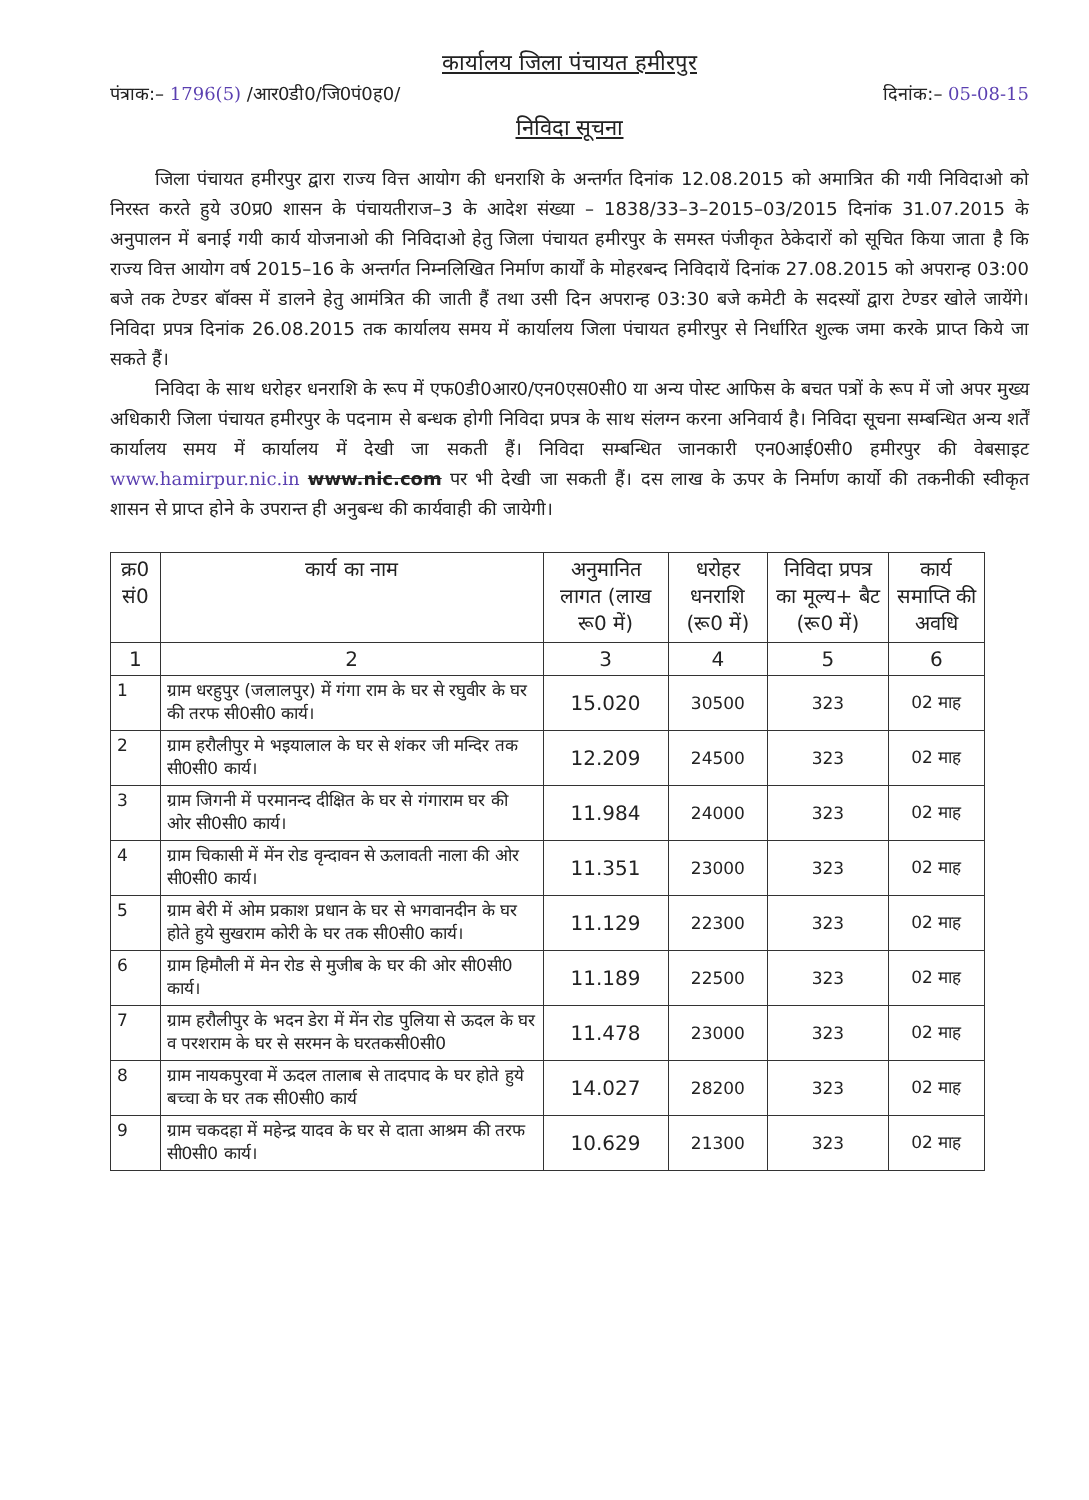कार्यालय जिला पंचायत हमीरपुर
पंत्राक:– 1796(5) /आर0डी0/जि0पं0ह0/ दिनांक:– 05-08-15
निविदा सूचना
जिला पंचायत हमीरपुर द्वारा राज्य वित्त आयोग की धनराशि के अन्तर्गत दिनांक 12.08.2015 को अमात्रित की गयी निविदाओ को निरस्त करते हुये उ0प्र0 शासन के पंचायतीराज–3 के आदेश संख्या – 1838/33–3–2015–03/2015 दिनांक 31.07.2015 के अनुपालन में बनाई गयी कार्य योजनाओ की निविदाओ हेतु जिला पंचायत हमीरपुर के समस्त पंजीकृत ठेकेदारों को सूचित किया जाता है कि राज्य वित्त आयोग वर्ष 2015–16 के अन्तर्गत निम्नलिखित निर्माण कार्यों के मोहरबन्द निविदायें दिनांक 27.08.2015 को अपरान्ह 03:00 बजे तक टेण्डर बॉक्स में डालने हेतु आमंत्रित की जाती हैं तथा उसी दिन अपरान्ह 03:30 बजे कमेटी के सदस्यों द्वारा टेण्डर खोले जायेंगे। निविदा प्रपत्र दिनांक 26.08.2015 तक कार्यालय समय में कार्यालय जिला पंचायत हमीरपुर से निर्धारित शुल्क जमा करके प्राप्त किये जा सकते हैं।
निविदा के साथ धरोहर धनराशि के रूप में एफ0डी0आर0/एन0एस0सी0 या अन्य पोस्ट आफिस के बचत पत्रों के रूप में जो अपर मुख्य अधिकारी जिला पंचायत हमीरपुर के पदनाम से बन्धक होगी निविदा प्रपत्र के साथ संलग्न करना अनिवार्य है। निविदा सूचना सम्बन्धित अन्य शर्तें कार्यालय समय में कार्यालय में देखी जा सकती हैं। निविदा सम्बन्धित जानकारी एन0आई0सी0 हमीरपुर की वेबसाइट www.hamirpur.nic.in www.nic.com पर भी देखी जा सकती हैं। दस लाख के ऊपर के निर्माण कार्यो की तकनीकी स्वीकृत शासन से प्राप्त होने के उपरान्त ही अनुबन्ध की कार्यवाही की जायेगी।
| क्र0 सं0 | कार्य का नाम | अनुमानित लागत (लाख रू0 में) | धरोहर धनराशि (रू0 में) | निविदा प्रपत्र का मूल्य+ बैट (रू0 में) | कार्य समाप्ति की अवधि |
| --- | --- | --- | --- | --- | --- |
| 1 | 2 | 3 | 4 | 5 | 6 |
| 1 | ग्राम धरहुपुर (जलालपुर) में गंगा राम के घर से रघुवीर के घर की तरफ सी0सी0 कार्य। | 15.020 | 30500 | 323 | 02 माह |
| 2 | ग्राम हरौलीपुर मे भइयालाल के घर से शंकर जी मन्दिर तक सी0सी0 कार्य। | 12.209 | 24500 | 323 | 02 माह |
| 3 | ग्राम जिगनी में परमानन्द दीक्षित के घर से गंगाराम घर की ओर सी0सी0 कार्य। | 11.984 | 24000 | 323 | 02 माह |
| 4 | ग्राम चिकासी में मेंन रोड वृन्दावन से ऊलावती नाला की ओर सी0सी0 कार्य। | 11.351 | 23000 | 323 | 02 माह |
| 5 | ग्राम बेरी में ओम प्रकाश प्रधान के घर से भगवानदीन के घर होते हुये सुखराम कोरी के घर तक सी0सी0 कार्य। | 11.129 | 22300 | 323 | 02 माह |
| 6 | ग्राम हिमौली में मेन रोड से मुजीब के घर की ओर सी0सी0 कार्य। | 11.189 | 22500 | 323 | 02 माह |
| 7 | ग्राम हरौलीपुर के भदन डेरा में मेंन रोड पुलिया से ऊदल के घर व परशराम के घर से सरमन के घरतकसी0सी0 | 11.478 | 23000 | 323 | 02 माह |
| 8 | ग्राम नायकपुरवा में ऊदल तालाब से तादपाद के घर होते हुये बच्चा के घर तक सी0सी0 कार्य | 14.027 | 28200 | 323 | 02 माह |
| 9 | ग्राम चकदहा में महेन्द्र यादव के घर से दाता आश्रम की तरफ सी0सी0 कार्य। | 10.629 | 21300 | 323 | 02 माह |